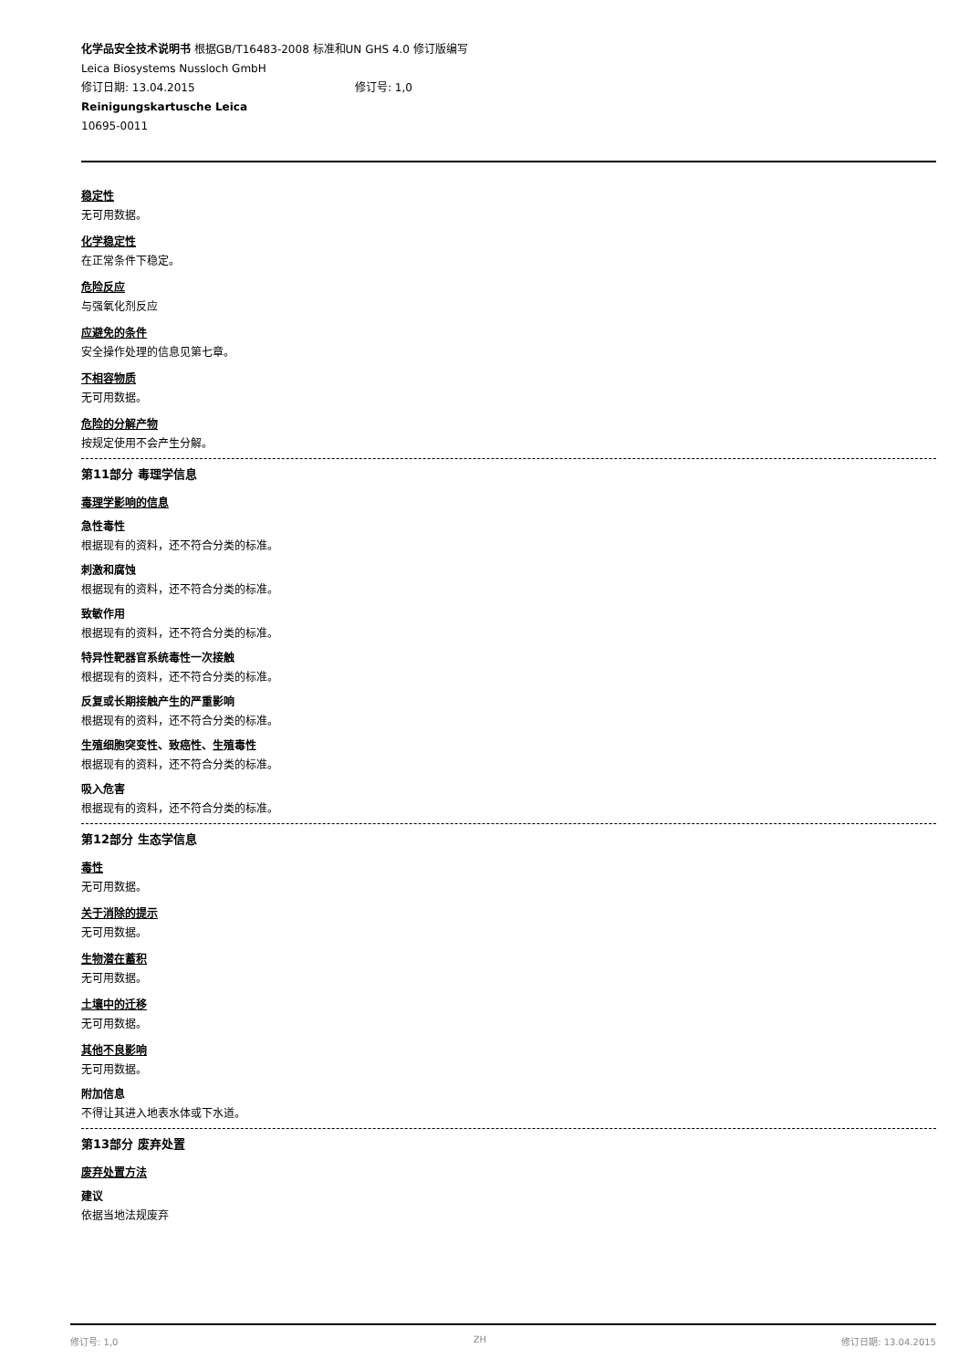化学品安全技术说明书 根据GB/T16483-2008 标准和UN GHS 4.0 修订版编写
Leica Biosystems Nussloch GmbH
修订日期: 13.04.2015 修订号: 1,0
Reinigungskartusche Leica
10695-0011
稳定性
无可用数据。
化学稳定性
在正常条件下稳定。
危险反应
与强氧化剂反应
应避免的条件
安全操作处理的信息见第七章。
不相容物质
无可用数据。
危险的分解产物
按规定使用不会产生分解。
第11部分 毒理学信息
毒理学影响的信息
急性毒性
根据现有的资料，还不符合分类的标准。
刺激和腐蚀
根据现有的资料，还不符合分类的标准。
致敏作用
根据现有的资料，还不符合分类的标准。
特异性靶器官系统毒性一次接触
根据现有的资料，还不符合分类的标准。
反复或长期接触产生的严重影响
根据现有的资料，还不符合分类的标准。
生殖细胞突变性、致癌性、生殖毒性
根据现有的资料，还不符合分类的标准。
吸入危害
根据现有的资料，还不符合分类的标准。
第12部分 生态学信息
毒性
无可用数据。
关于消除的提示
无可用数据。
生物潜在蓄积
无可用数据。
土壤中的迁移
无可用数据。
其他不良影响
无可用数据。
附加信息
不得让其进入地表水体或下水道。
第13部分 废弃处置
废弃处置方法
建议
依据当地法规废弃
修订号: 1,0 ZH 修订日期: 13.04.2015